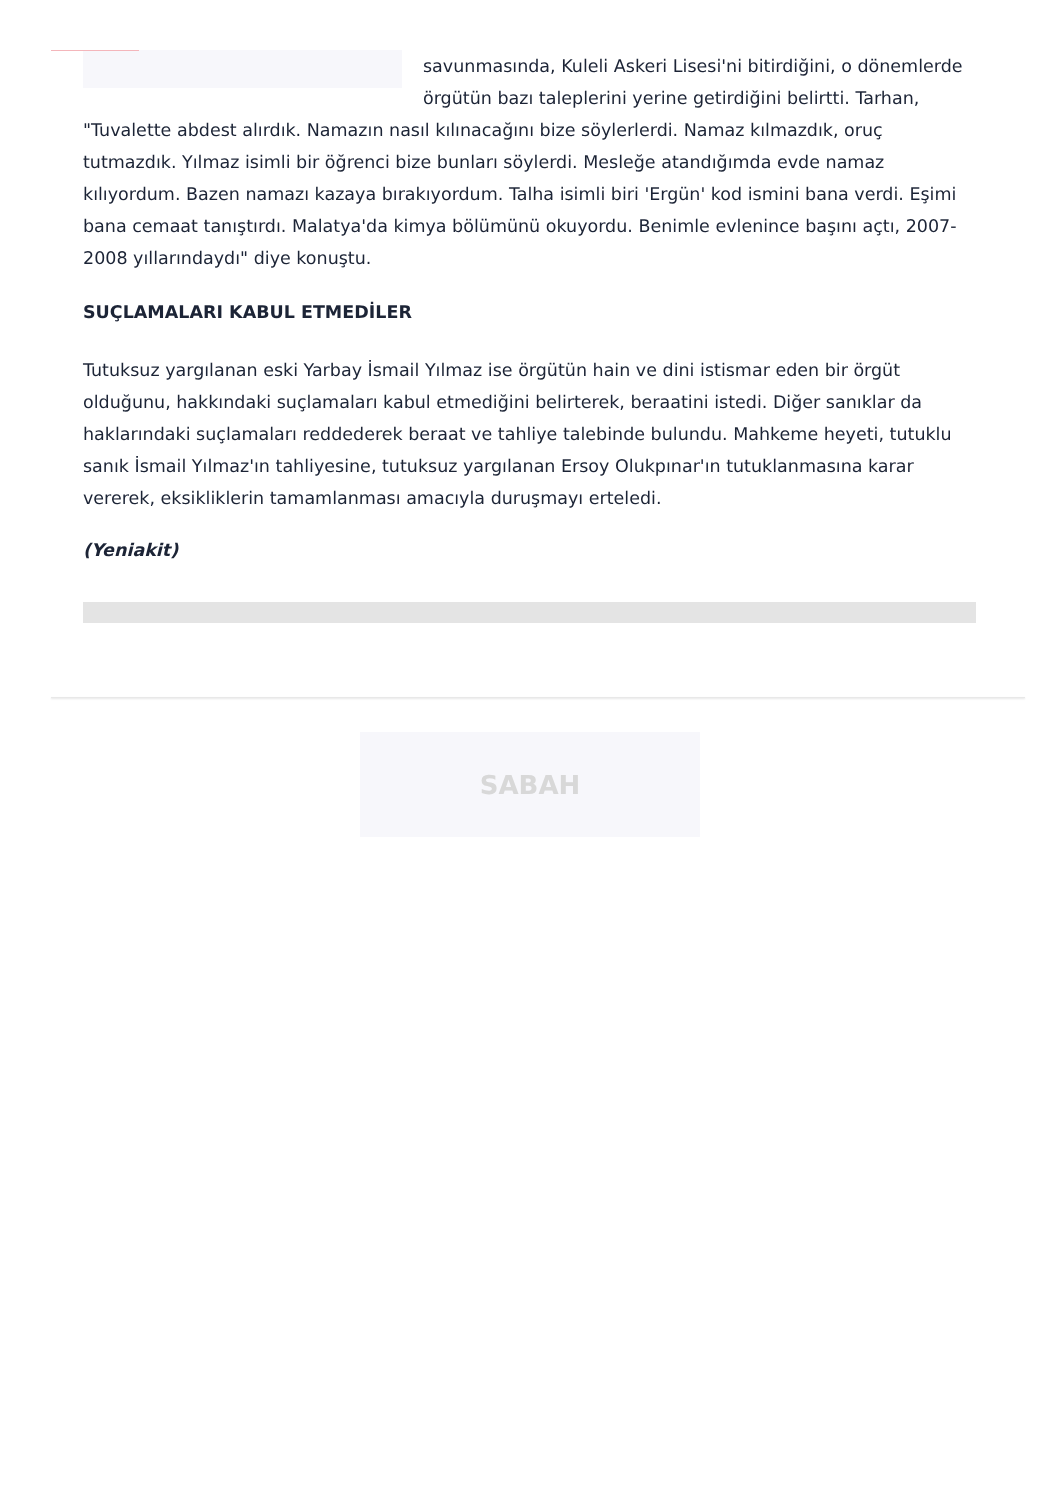savunmasında, Kuleli Askeri Lisesi'ni bitirdiğini, o dönemlerde örgütün bazı taleplerini yerine getirdiğini belirtti. Tarhan, "Tuvalette abdest alırdık. Namazın nasıl kılınacağını bize söylerlerdi. Namaz kılmazdık, oruç tutmazdık. Yılmaz isimli bir öğrenci bize bunları söylerdi. Mesleğe atandığımda evde namaz kılıyordum. Bazen namazı kazaya bırakıyordum. Talha isimli biri 'Ergün' kod ismini bana verdi. Eşimi bana cemaat tanıştırdı. Malatya'da kimya bölümünü okuyordu. Benimle evlenince başını açtı, 2007-2008 yıllarındaydı" diye konuştu.
SUÇLAMALARI KABUL ETMEDİLER
Tutuksuz yargılanan eski Yarbay İsmail Yılmaz ise örgütün hain ve dini istismar eden bir örgüt olduğunu, hakkındaki suçlamaları kabul etmediğini belirterek, beraatini istedi. Diğer sanıklar da haklarındaki suçlamaları reddederek beraat ve tahliye talebinde bulundu. Mahkeme heyeti, tutuklu sanık İsmail Yılmaz'ın tahliyesine, tutuksuz yargılanan Ersoy Olukpınar'ın tutuklanmasına karar vererek, eksikliklerin tamamlanması amacıyla duruşmayı erteledi.
(Yeniakit)
SABAH